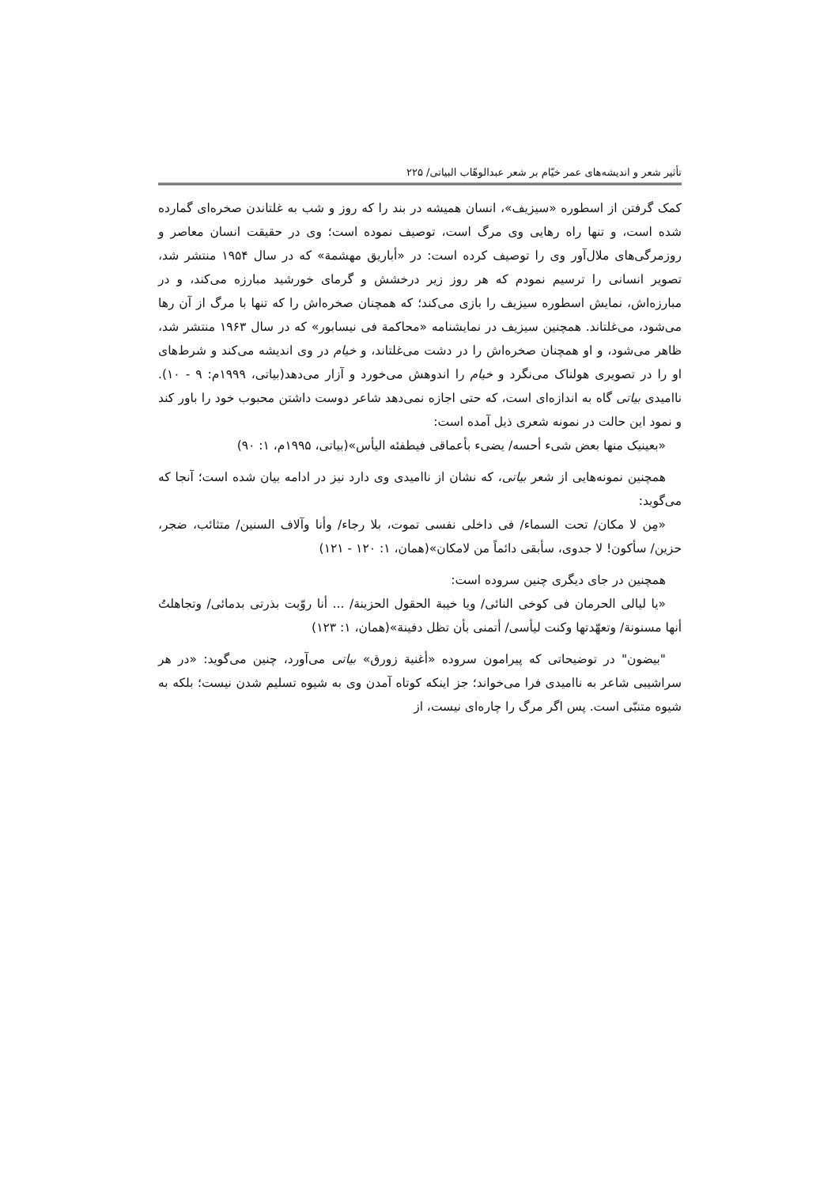تأثیر شعر و اندیشه‌های عمر خیّام بر شعر عبدالوهّاب البیاتی/ ۲۲۵
کمک گرفتن از اسطوره «سیزیف»، انسان همیشه در بند را که روز و شب به غلتاندن صخره‌ای گمارده شده است، و تنها راه رهایی وی مرگ است، توصیف نموده است؛ وی در حقیقت انسان معاصر و روزمرگی‌های ملال‌آور وی را توصیف کرده است: در «أباریق مهشمة» که در سال ۱۹۵۴ منتشر شد، تصویر انسانی را ترسیم نمودم که هر روز زیر درخشش و گرمای خورشید مبارزه می‌کند، و در مبارزه‌اش، نمایش اسطوره سیزیف را بازی می‌کند؛ که همچنان صخره‌اش را که تنها با مرگ از آن رها می‌شود، می‌غلتاند. همچنین سیزیف در نمایشنامه «محاکمة فی نیسابور» که در سال ۱۹۶۳ منتشر شد، ظاهر می‌شود، و او همچنان صخره‌اش را در دشت می‌غلتاند، و خیام در وی اندیشه می‌کند و شرط‌های او را در تصویری هولناک می‌نگرد و خیام را اندوهش می‌خورد و آزار می‌دهد(بیاتی، ۱۹۹۹م: ۹ - ۱۰). ناامیدی بیاتی گاه به اندازه‌ای است، که حتی اجازه نمی‌دهد شاعر دوست داشتن محبوب خود را باور کند و نمود این حالت در نمونه شعری ذیل آمده است:
«بعینیک منها بعض شیء أحسه/ یضیء بأعماقی فیطفئه الیأس»(بیاتی، ۱۹۹۵م، ۱: ۹۰)
همچنین نمونه‌هایی از شعر بیاتی، که نشان از ناامیدی وی دارد نیز در ادامه بیان شده است؛ آنجا که می‌گوید:
«مِن لا مکان/ تحت السماء/ فی داخلی نفسی تموت، بلا رجاء/ وأنا وآلاف السنین/ متثائب، ضجر، حزین/ سأکون! لا جدوی، سأبقی دائماً من لامکان»(همان، ۱: ۱۲۰ - ۱۲۱)
همچنین در جای دیگری چنین سروده است:
«یا لیالی الحرمان فی کوخی النائی/ ویا خیبة الحقول الحزینة/ ... أنا روّیت بذرتی بدمائی/ وتجاهلتُ أنها مسنونة/ وتعهّدتها وکنت لیأسی/ أتمنی بأن تظل دفینة»(همان، ۱: ۱۲۳)
"بیضون" در توضیحاتی که پیرامون سروده «أغنیة زورق» بیاتی می‌آورد، چنین می‌گوید: «در هر سراشیبی شاعر به ناامیدی فرا می‌خواند؛ جز اینکه کوتاه آمدن وی به شیوه تسلیم شدن نیست؛ بلکه به شیوه متنبّی است. پس اگر مرگ را چاره‌ای نیست، از